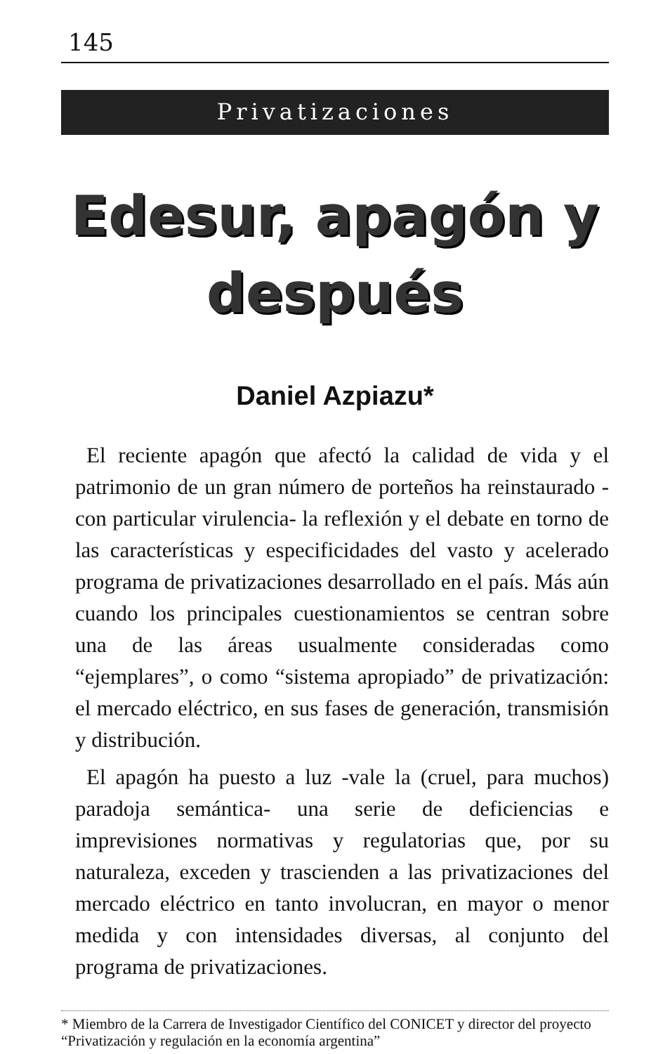145
Privatizaciones
Edesur, apagón y después
Daniel Azpiazu*
El reciente apagón que afectó la calidad de vida y el patrimonio de un gran número de porteños ha reinstaurado -con particular virulencia- la reflexión y el debate en torno de las características y especificidades del vasto y acelerado programa de privatizaciones desarrollado en el país. Más aún cuando los principales cuestionamientos se centran sobre una de las áreas usualmente consideradas como “ejemplares”, o como “sistema apropiado” de privatización: el mercado eléctrico, en sus fases de generación, transmisión y distribución.
El apagón ha puesto a luz -vale la (cruel, para muchos) paradoja semántica- una serie de deficiencias e imprevisiones normativas y regulatorias que, por su naturaleza, exceden y trascienden a las privatizaciones del mercado eléctrico en tanto involucran, en mayor o menor medida y con intensidades diversas, al conjunto del programa de privatizaciones.
* Miembro de la Carrera de Investigador Científico del CONICET y director del proyecto “Privatización y regulación en la economía argentina”